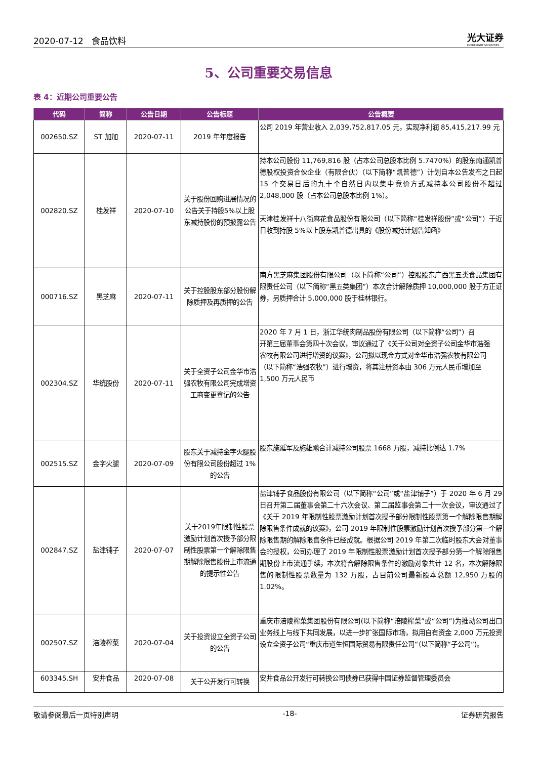2020-07-12 食品饮料 光大证券
EVERBRIGHT SECURITIES
5、公司重要交易信息
表 4：近期公司重要公告
| 代码 | 简称 | 公告日期 | 公告标题 | 公告概要 |
| --- | --- | --- | --- | --- |
| 002650.SZ | ST 加加 | 2020-07-11 | 2019 年年度报告 | 公司 2019 年营业收入 2,039,752,817.05 元，实现净利润 85,415,217.99 元 |
| 002820.SZ | 桂发祥 | 2020-07-10 | 关于股份回购进展情况的公告关于持股5%以上股东减持股份的预披露公告 | 持本公司股份 11,769,816 股（占本公司总股本比例 5.7470%）的股东南通凯普德股权投资合伙企业（有限合伙）（以下简称“凯普德”）计划自本公告发布之日起 15 个交易日后的九十个自然日内以集中竞价方式减持本公司股份不超过 2,048,000 股（占本公司总股本比例 1%）。 天津桂发祥十八街麻花食品股份有限公司（以下简称“桂发祥股份”或“公司”）于近日收到持股 5%以上股东凯普德出具的《股份减持计划告知函》 |
| 000716.SZ | 黑芝麻 | 2020-07-11 | 关于控股股东部分股份解除质押及再质押的公告 | 南方黑芝麻集团股份有限公司（以下简称“公司”）控股股东广西黑五类食品集团有限责任公司（以下简称“黑五类集团”）本次合计解除质押 10,000,000 股于方正证券，另质押合计 5,000,000 股于桂林银行。 |
| 002304.SZ | 华统股份 | 2020-07-11 | 关于全资子公司金华市浩强农牧有限公司完成增资工商变更登记的公告 | 2020 年 7 月 1 日，浙江华统肉制品股份有限公司（以下简称“公司”）召 开第三届董事会第四十次会议，审议通过了《关于公司对全资子公司金华市浩强 农牧有限公司进行增资的议案》，公司拟以现金方式对金华市浩强农牧有限公司 （以下简称“浩强农牧”）进行增资，将其注册资本由 306 万元人民币增加至 1,500 万元人民币 |
| 002515.SZ | 金字火腿 | 2020-07-09 | 股东关于减持金字火腿股份有限公司股份超过 1%的公告 | 股东施延军及施雄飚合计减持公司股票 1668 万股，减持比例达 1.7% |
| 002847.SZ | 盐津铺子 | 2020-07-07 | 关于2019年限制性股票激励计划首次授予部分限制性股票第一个解除限售期解除限售股份上市流通的提示性公告 | 盐津铺子食品股份有限公司（以下简称“公司”或“盐津铺子”）于 2020 年 6 月 29 日召开第二届董事会第二十六次会议、第二届监事会第二十一次会议，审议通过了《关于 2019 年限制性股票激励计划首次授予部分限制性股票第一个解除限售期解除限售条件成就的议案》，公司 2019 年限制性股票激励计划首次授予部分第一个解除限售期的解除限售条件已经成就。根据公司 2019 年第二次临时股东大会对董事会的授权，公司办理了 2019 年限制性股票激励计划首次授予部分第一个解除限售期股份上市流通手续，本次符合解除限售条件的激励对象共计 12 名，本次解除限售的限制性股票数量为 132 万股，占目前公司最新股本总额 12,950 万股的 1.02%。 |
| 002507.SZ | 涪陵榨菜 | 2020-07-04 | 关于投资设立全资子公司的公告 | 重庆市涪陵榨菜集团股份有限公司(以下简称“涪陵榨菜”或“公司”)为推动公司出口业务线上与线下共同发展，以进一步扩张国际市场，拟用自有资金 2,000 万元投资设立全资子公司“重庆市道生恒国际贸易有限责任公司”（以下简称“子公司”)。 |
| 603345.SH | 安井食品 | 2020-07-08 | 关于公开发行可转换 | 安井食品公开发行可转换公司债券已获得中国证券监督管理委员会 |
敬请参阅最后一页特别声明 -18- 证券研究报告